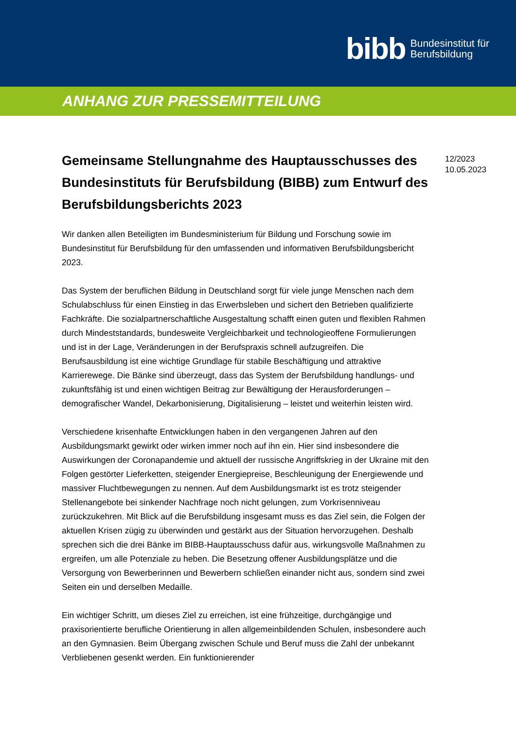bibb Bundesinstitut für
Berufsbildung
ANHANG ZUR PRESSEMITTEILUNG
Gemeinsame Stellungnahme des Hauptausschusses des Bundesinstituts für Berufsbildung (BIBB) zum Entwurf des Berufsbildungsberichts 2023
Wir danken allen Beteiligten im Bundesministerium für Bildung und Forschung sowie im Bundesinstitut für Berufsbildung für den umfassenden und informativen Berufsbildungsbericht 2023.
Das System der beruflichen Bildung in Deutschland sorgt für viele junge Menschen nach dem Schulabschluss für einen Einstieg in das Erwerbsleben und sichert den Betrieben qualifizierte Fachkräfte. Die sozialpartnerschaftliche Ausgestaltung schafft einen guten und flexiblen Rahmen durch Mindeststandards, bundesweite Vergleichbarkeit und technologieoffene Formulierungen und ist in der Lage, Veränderungen in der Berufspraxis schnell aufzugreifen. Die Berufsausbildung ist eine wichtige Grundlage für stabile Beschäftigung und attraktive Karrierewege. Die Bänke sind überzeugt, dass das System der Berufsbildung handlungs- und zukunftsfähig ist und einen wichtigen Beitrag zur Bewältigung der Herausforderungen – demografischer Wandel, Dekarbonisierung, Digitalisierung – leistet und weiterhin leisten wird.
Verschiedene krisenhafte Entwicklungen haben in den vergangenen Jahren auf den Ausbildungsmarkt gewirkt oder wirken immer noch auf ihn ein. Hier sind insbesondere die Auswirkungen der Coronapandemie und aktuell der russische Angriffskrieg in der Ukraine mit den Folgen gestörter Lieferketten, steigender Energiepreise, Beschleunigung der Energiewende und massiver Fluchtbewegungen zu nennen. Auf dem Ausbildungsmarkt ist es trotz steigender Stellenangebote bei sinkender Nachfrage noch nicht gelungen, zum Vorkrisenniveau zurückzukehren. Mit Blick auf die Berufsbildung insgesamt muss es das Ziel sein, die Folgen der aktuellen Krisen zügig zu überwinden und gestärkt aus der Situation hervorzugehen. Deshalb sprechen sich die drei Bänke im BIBB-Hauptausschuss dafür aus, wirkungsvolle Maßnahmen zu ergreifen, um alle Potenziale zu heben. Die Besetzung offener Ausbildungsplätze und die Versorgung von Bewerberinnen und Bewerbern schließen einander nicht aus, sondern sind zwei Seiten ein und derselben Medaille.
Ein wichtiger Schritt, um dieses Ziel zu erreichen, ist eine frühzeitige, durchgängige und praxisorientierte berufliche Orientierung in allen allgemeinbildenden Schulen, insbesondere auch an den Gymnasien. Beim Übergang zwischen Schule und Beruf muss die Zahl der unbekannt Verbliebenen gesenkt werden. Ein funktionierender
12/2023
10.05.2023